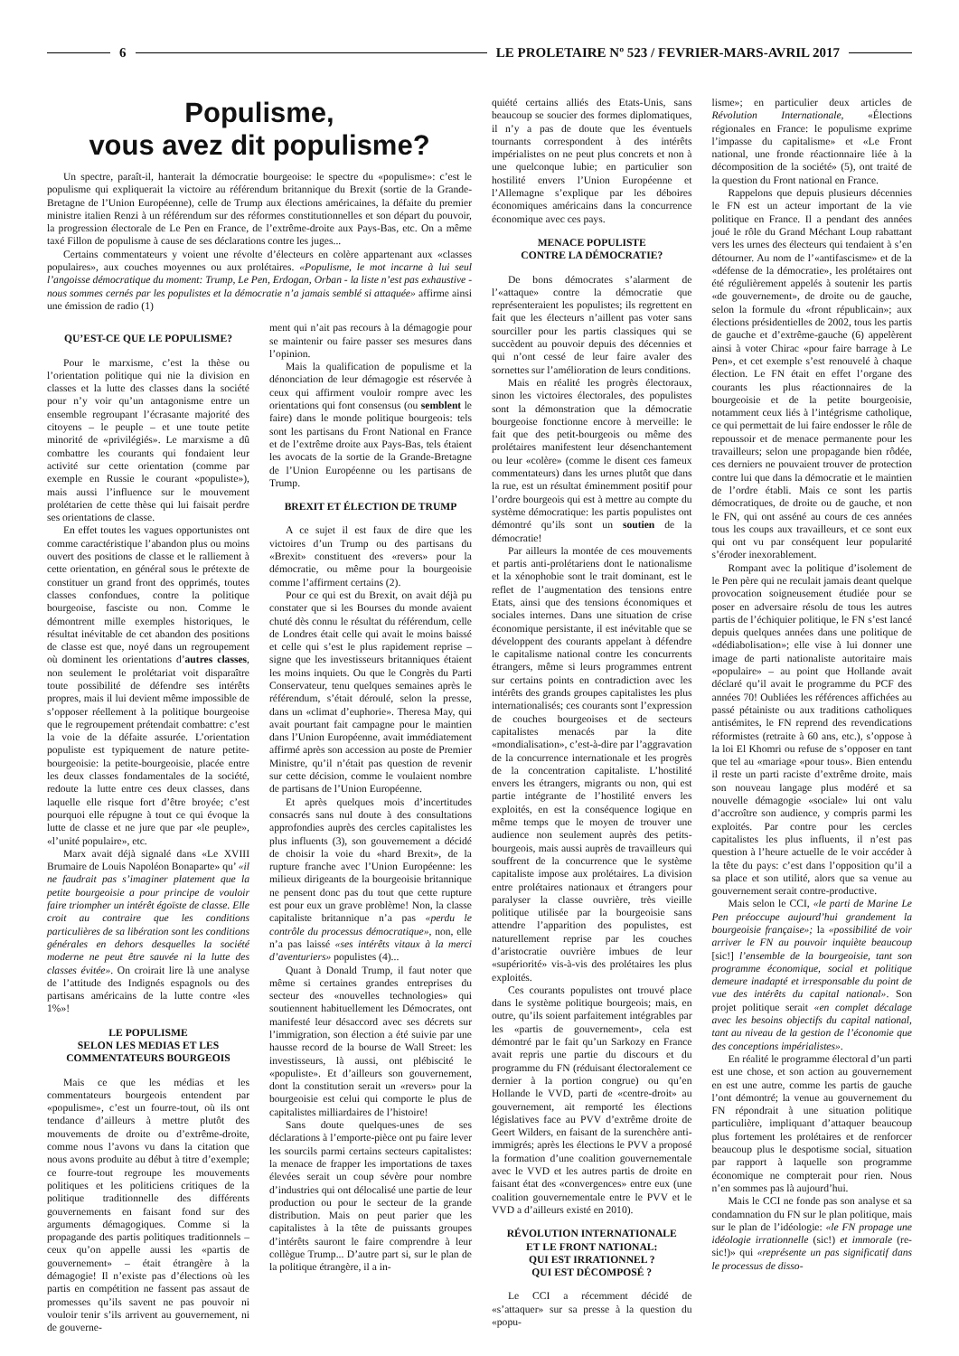6 LE PROLETAIRE Nº 523 / FEVRIER-MARS-AVRIL 2017
Populisme,
vous avez dit populisme?
Un spectre, paraît-il, hanterait la démocratie bourgeoise: le spectre du «populisme»: c’est le populisme qui expliquerait la victoire au référendum britannique du Brexit (sortie de la Grande-Bretagne de l’Union Européenne), celle de Trump aux élections américaines, la défaite du premier ministre italien Renzi à un référendum sur des réformes constitutionnelles et son départ du pouvoir, la progression électorale de Le Pen en France, de l’extrême-droite aux Pays-Bas, etc. On a même taxé Fillon de populisme à cause de ses déclarations contre les juges...
Certains commentateurs y voient une révolte d’électeurs en colère appartenant aux «classes populaires», aux couches moyennes ou aux prolétaires. «Populisme, le mot incarne à lui seul l’angoisse démocratique du moment: Trump, Le Pen, Erdogan, Orban - la liste n’est pas exhaustive - nous sommes cernés par les populistes et la démocratie n’a jamais semblé si attaquée» affirme ainsi une émission de radio (1)
QU’EST-CE QUE LE POPULISME?
Pour le marxisme, c’est la thèse ou l’orientation politique qui nie la division en classes et la lutte des classes dans la société pour n’y voir qu’un antagonisme entre un ensemble regroupant l’écrasante majorité des citoyens – le peuple – et une toute petite minorité de «privilégiés». Le marxisme a dû combattre les courants qui fondaient leur activité sur cette orientation (comme par exemple en Russie le courant «populiste»), mais aussi l’influence sur le mouvement prolétarien de cette thèse qui lui faisait perdre ses orientations de classe.
En effet toutes les vagues opportunistes ont comme caractéristique l’abandon plus ou moins ouvert des positions de classe et le ralliement à cette orientation, en général sous le prétexte de constituer un grand front des opprimés, toutes classes confondues, contre la politique bourgeoise, fasciste ou non. Comme le démontrent mille exemples historiques, le résultat inévitable de cet abandon des positions de classe est que, noyé dans un regroupement où dominent les orientations d’autres classes, non seulement le prolétariat voit disparaître toute possibilité de défendre ses intérêts propres, mais il lui devient même impossible de s’opposer réellement à la politique bourgeoise que le regroupement prétendait combattre: c’est la voie de la défaite assurée. L’orientation populiste est typiquement de nature petite-bourgeoisie: la petite-bourgeoisie, placée entre les deux classes fondamentales de la société, redoute la lutte entre ces deux classes, dans laquelle elle risque fort d’être broyée; c’est pourquoi elle répugne à tout ce qui évoque la lutte de classe et ne jure que par «le peuple», «l’unité populaire», etc.
Marx avait déjà signalé dans «Le XVIII Brumaire de Louis Napoléon Bonaparte» qu’ «il ne faudrait pas s’imaginer platement que la petite bourgeoisie a pour principe de vouloir faire triompher un intérêt égoïste de classe. Elle croit au contraire que les conditions particulières de sa libération sont les conditions générales en dehors desquelles la société moderne ne peut être sauvée ni la lutte des classes évitée». On croirait lire là une analyse de l’attitude des Indignés espagnols ou des partisans américains de la lutte contre «les 1%»!
LE POPULISME
SELON LES MEDIAS ET LES
COMMENTATEURS BOURGEOIS
Mais ce que les médias et les commentateurs bourgeois entendent par «populisme», c’est un fourre-tout, où ils ont tendance d’ailleurs à mettre plutôt des mouvements de droite ou d’extrême-droite, comme nous l’avons vu dans la citation que nous avons produite au début à titre d’exemple; ce fourre-tout regroupe les mouvements politiques et les politiciens critiques de la politique traditionnelle des différents gouvernements en faisant fond sur des arguments démagogiques. Comme si la propagande des partis politiques traditionnels – ceux qu’on appelle aussi les «partis de gouvernement» – était étrangère à la démagogie! Il n’existe pas d’élections où les partis en compétition ne fassent pas assaut de promesses qu’ils savent ne pas pouvoir ni vouloir tenir s’ils arrivent au gouvernement, ni de gouverne-
ment qui n’ait pas recours à la démagogie pour se maintenir ou faire passer ses mesures dans l’opinion.
Mais la qualification de populisme et la dénonciation de leur démagogie est réservée à ceux qui affirment vouloir rompre avec les orientations qui font consensus (ou semblent le faire) dans le monde politique bourgeois: tels sont les partisans du Front National en France et de l’extrême droite aux Pays-Bas, tels étaient les avocats de la sortie de la Grande-Bretagne de l’Union Européenne ou les partisans de Trump.
BREXIT ET ÉLECTION DE TRUMP
A ce sujet il est faux de dire que les victoires d’un Trump ou des partisans du «Brexit» constituent des «revers» pour la démocratie, ou même pour la bourgeoisie comme l’affirment certains (2).
Pour ce qui est du Brexit, on avait déjà pu constater que si les Bourses du monde avaient chuté dès connu le résultat du référendum, celle de Londres était celle qui avait le moins baissé et celle qui s’est le plus rapidement reprise – signe que les investisseurs britanniques étaient les moins inquiets. Ou que le Congrès du Parti Conservateur, tenu quelques semaines après le référendum, s’était déroulé, selon la presse, dans un «climat d’euphorie». Theresa May, qui avait pourtant fait campagne pour le maintien dans l’Union Européenne, avait immédiatement affirmé après son accession au poste de Premier Ministre, qu’il n’était pas question de revenir sur cette décision, comme le voulaient nombre de partisans de l’Union Européenne.
Et après quelques mois d’incertitudes consacrés sans nul doute à des consultations approfondies auprès des cercles capitalistes les plus influents (3), son gouvernement a décidé de choisir la voie du «hard Brexit», de la rupture franche avec l’Union Européenne: les milieux dirigeants de la bourgeoisie britannique ne pensent donc pas du tout que cette rupture est pour eux un grave problème! Non, la classe capitaliste britannique n’a pas «perdu le contrôle du processus démocratique», non, elle n’a pas laissé «ses intérêts vitaux à la merci d’aventuriers» populistes (4)...
Quant à Donald Trump, il faut noter que même si certaines grandes entreprises du secteur des «nouvelles technologies» qui soutiennent habituellement les Démocrates, ont manifesté leur désaccord avec ses décrets sur l’immigration, son élection a été suivie par une hausse record de la bourse de Wall Street: les investisseurs, là aussi, ont plébiscité le «populiste». Et d’ailleurs son gouvernement, dont la constitution serait un «revers» pour la bourgeoisie est celui qui comporte le plus de capitalistes milliardaires de l’histoire!
Sans doute quelques-unes de ses déclarations à l’emporte-pièce ont pu faire lever les sourcils parmi certains secteurs capitalistes: la menace de frapper les importations de taxes élevées serait un coup sévère pour nombre d’industries qui ont délocalisé une partie de leur production ou pour le secteur de la grande distribution. Mais on peut parier que les capitalistes à la tête de puissants groupes d’intérêts sauront le faire comprendre à leur collègue Trump... D’autre part si, sur le plan de la politique étrangère, il a in-
quiété certains alliés des Etats-Unis, sans beaucoup se soucier des formes diplomatiques, il n’y a pas de doute que les éventuels tournants correspondent à des intérêts impérialistes on ne peut plus concrets et non à une quelconque lubie; en particulier son hostilité envers l’Union Européenne et l’Allemagne s’explique par les déboires économiques américains dans la concurrence économique avec ces pays.
MENACE POPULISTE
CONTRE LA DÉMOCRATIE?
De bons démocrates s’alarment de l’«attaque» contre la démocratie que représenteraient les populistes; ils regrettent en fait que les électeurs n’aillent pas voter sans sourciller pour les partis classiques qui se succèdent au pouvoir depuis des décennies et qui n’ont cessé de leur faire avaler des sornettes sur l’amélioration de leurs conditions.
Mais en réalité les progrès électoraux, sinon les victoires électorales, des populistes sont la démonstration que la démocratie bourgeoise fonctionne encore à merveille: le fait que des petit-bourgeois ou même des prolétaires manifestent leur désenchantement ou leur «colère» (comme le disent ces fameux commentateurs) dans les urnes plutôt que dans la rue, est un résultat éminemment positif pour l’ordre bourgeois qui est à mettre au compte du système démocratique: les partis populistes ont démontré qu’ils sont un soutien de la démocratie!
Par ailleurs la montée de ces mouvements et partis anti-prolétariens dont le nationalisme et la xénophobie sont le trait dominant, est le reflet de l’augmentation des tensions entre Etats, ainsi que des tensions économiques et sociales internes. Dans une situation de crise économique persistante, il est inévitable que se développent des courants appelant à défendre le capitalisme national contre les concurrents étrangers, même si leurs programmes entrent sur certains points en contradiction avec les intérêts des grands groupes capitalistes les plus internationalisés; ces courants sont l’expression de couches bourgeoises et de secteurs capitalistes menacés par la dite «mondialisation», c’est-à-dire par l’aggravation de la concurrence internationale et les progrès de la concentration capitaliste. L’hostilité envers les étrangers, migrants ou non, qui est partie intégrante de l’hostilité envers les exploités, en est la conséquence logique en même temps que le moyen de trouver une audience non seulement auprès des petits-bourgeois, mais aussi auprès de travailleurs qui souffrent de la concurrence que le système capitaliste impose aux prolétaires. La division entre prolétaires nationaux et étrangers pour paralyser la classe ouvrière, très vieille politique utilisée par la bourgeoisie sans attendre l’apparition des populistes, est naturellement reprise par les couches d’aristocratie ouvrière imbues de leur «supériorité» vis-à-vis des prolétaires les plus exploités.
Ces courants populistes ont trouvé place dans le système politique bourgeois; mais, en outre, qu’ils soient parfaitement intégrables par les «partis de gouvernement», cela est démontré par le fait qu’un Sarkozy en France avait repris une partie du discours et du programme du FN (réduisant électoralement ce dernier à la portion congrue) ou qu’en Hollande le VVD, parti de «centre-droit» au gouvernement, ait remporté les élections législatives face au PVV d’extrême droite de Geert Wilders, en faisant de la surenchère anti-immigrés; après les élections le PVV a proposé la formation d’une coalition gouvernementale avec le VVD et les autres partis de droite en faisant état des «convergences» entre eux (une coalition gouvernementale entre le PVV et le VVD a d’ailleurs existé en 2010).
RÉVOLUTION INTERNATIONALE
ET LE FRONT NATIONAL:
QUI EST IRRATIONNEL ?
QUI EST DÉCOMPOSÉ ?
Le CCI a récemment décidé de «s’attaquer» sur sa presse à la question du «popu-
lisme»; en particulier deux articles de Révolution Internationale, «Élections régionales en France: le populisme exprime l’impasse du capitalisme» et «Le Front national, une fronde réactionnaire liée à la décomposition de la société» (5), ont traité de la question du Front national en France.
Rappelons que depuis plusieurs décennies le FN est un acteur important de la vie politique en France. Il a pendant des années joué le rôle du Grand Méchant Loup rabattant vers les urnes des électeurs qui tendaient à s’en détourner. Au nom de l’«antifascisme» et de la «défense de la démocratie», les prolétaires ont été régulièrement appelés à soutenir les partis «de gouvernement», de droite ou de gauche, selon la formule du «front républicain»; aux élections présidentielles de 2002, tous les partis de gauche et d’extrême-gauche (6) appelèrent ainsi à voter Chirac «pour faire barrage à Le Pen», et cet exemple s’est renouvelé à chaque élection. Le FN était en effet l’organe des courants les plus réactionnaires de la bourgeoisie et de la petite bourgeoisie, notamment ceux liés à l’intégrisme catholique, ce qui permettait de lui faire endosser le rôle de repoussoir et de menace permanente pour les travailleurs; selon une propagande bien rôdée, ces derniers ne pouvaient trouver de protection contre lui que dans la démocratie et le maintien de l’ordre établi. Mais ce sont les partis démocratiques, de droite ou de gauche, et non le FN, qui ont asséné au cours de ces années tous les coups aux travailleurs, et ce sont eux qui ont vu par conséquent leur popularité s’éroder inexorablement.
Rompant avec la politique d’isolement de le Pen père qui ne reculait jamais deant quelque provocation soigneusement étudiée pour se poser en adversaire résolu de tous les autres partis de l’échiquier politique, le FN s’est lancé depuis quelques années dans une politique de «dédiabolisation»; elle vise à lui donner une image de parti nationaliste autoritaire mais «populaire» – au point que Hollande avait déclaré qu’il avait le programme du PCF des années 70! Oubliées les références affichées au passé pétainiste ou aux traditions catholiques antisémites, le FN reprend des revendications réformistes (retraite à 60 ans, etc.), s’oppose à la loi El Khomri ou refuse de s’opposer en tant que tel au «mariage «pour tous». Bien entendu il reste un parti raciste d’extrême droite, mais son nouveau langage plus modéré et sa nouvelle démagogie «sociale» lui ont valu d’accroître son audience, y compris parmi les exploités. Par contre pour les cercles capitalistes les plus influents, il n’est pas question à l’heure actuelle de le voir accéder à la tête du pays: c’est dans l’opposition qu’il a sa place et son utilité, alors que sa venue au gouvernement serait contre-productive.
Mais selon le CCI, «le parti de Marine Le Pen préoccupe aujourd’hui grandement la bourgeoisie française»; la «possibilité de voir arriver le FN au pouvoir inquiète beaucoup [sic!] l’ensemble de la bourgeoisie, tant son programme économique, social et politique demeure inadapté et irresponsable du point de vue des intérêts du capital national». Son projet politique serait «en complet décalage avec les besoins objectifs du capital national, tant au niveau de la gestion de l’économie que des conceptions impérialistes».
En réalité le programme électoral d’un parti est une chose, et son action au gouvernement en est une autre, comme les partis de gauche l’ont démontré; la venue au gouvernement du FN répondrait à une situation politique particulière, impliquant d’attaquer beaucoup plus fortement les prolétaires et de renforcer beaucoup plus le despotisme social, situation par rapport à laquelle son programme économique ne compterait pour rien. Nous n’en sommes pas là aujourd’hui.
Mais le CCI ne fonde pas son analyse et sa condamnation du FN sur le plan politique, mais sur le plan de l’idéologie: «le FN propage une idéologie irrationnelle (sic!) et immorale (re-sic!)» qui «représente un pas significatif dans le processus de disso-